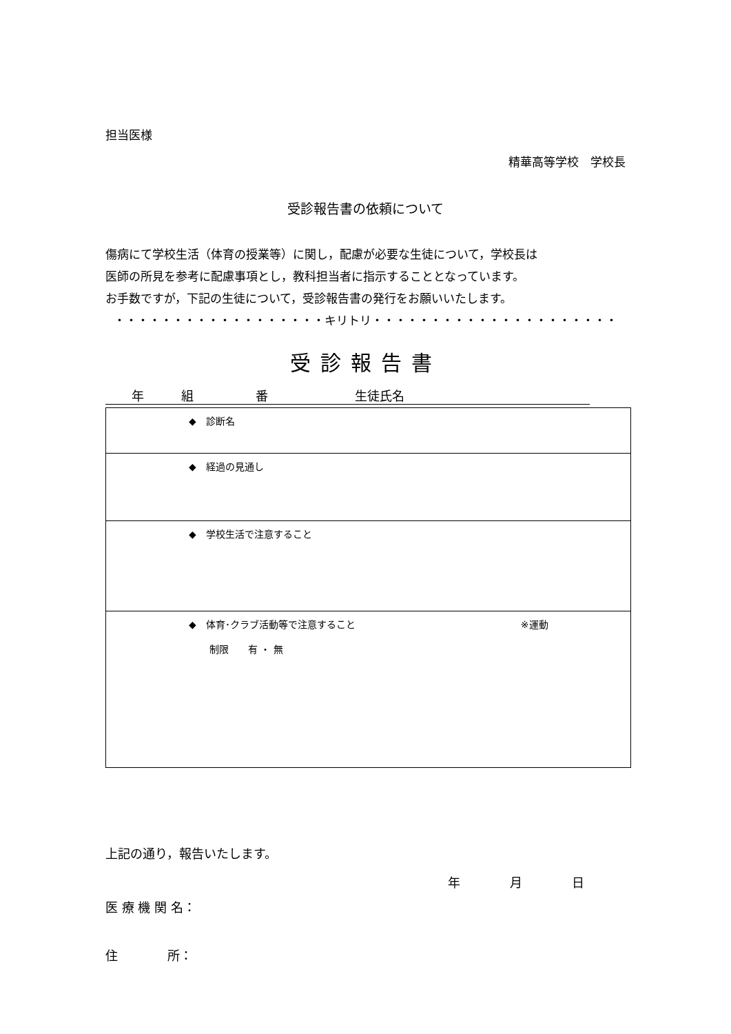担当医様
精華高等学校　学校長
受診報告書の依頼について
傷病にて学校生活（体育の授業等）に関し，配慮が必要な生徒について，学校長は
医師の所見を参考に配慮事項とし，教科担当者に指示することとなっています。
お手数ですが，下記の生徒について，受診報告書の発行をお願いいたします。
・・・・・・・・・・・・・・・・・・キリトリ・・・・・・・・・・・・・・・・・・・・・
受診報告書
年　　　組　　　　　番　　　　　　　生徒氏名
| ◆ 診断名 |
| ◆ 経過の見通し |
| ◆ 学校生活で注意すること |
| ◆ 体育･クラブ活動等で注意すること ※運動 制限 有 ・ 無 |
上記の通り，報告いたします。
年　　　　月　　　　日
医 療 機 関 名：
住　　　　所：